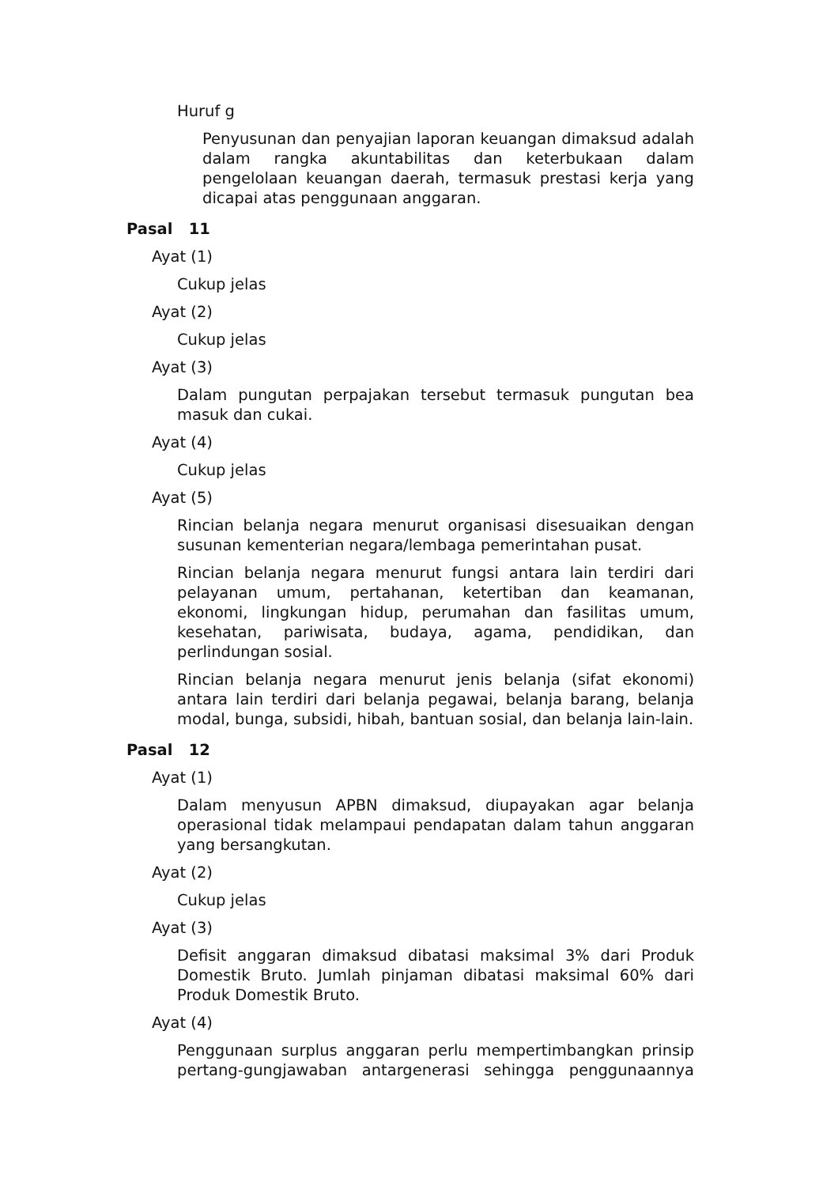Huruf g
Penyusunan dan penyajian laporan keuangan dimaksud adalah dalam rangka akuntabilitas dan keterbukaan dalam pengelolaan keuangan daerah, termasuk prestasi kerja yang dicapai atas penggunaan anggaran.
Pasal 11
Ayat (1)
Cukup jelas
Ayat (2)
Cukup jelas
Ayat (3)
Dalam pungutan perpajakan tersebut termasuk pungutan bea masuk dan cukai.
Ayat (4)
Cukup jelas
Ayat (5)
Rincian belanja negara menurut organisasi disesuaikan dengan susunan kementerian negara/lembaga pemerintahan pusat.
Rincian belanja negara menurut fungsi antara lain terdiri dari pelayanan umum, pertahanan, ketertiban dan keamanan, ekonomi, lingkungan hidup, perumahan dan fasilitas umum, kesehatan, pariwisata, budaya, agama, pendidikan, dan perlindungan sosial.
Rincian belanja negara menurut jenis belanja (sifat ekonomi) antara lain terdiri dari belanja pegawai, belanja barang, belanja modal, bunga, subsidi, hibah, bantuan sosial, dan belanja lain-lain.
Pasal 12
Ayat (1)
Dalam menyusun APBN dimaksud, diupayakan agar belanja operasional tidak melampaui pendapatan dalam tahun anggaran yang bersangkutan.
Ayat (2)
Cukup jelas
Ayat (3)
Defisit anggaran dimaksud dibatasi maksimal 3% dari Produk Domestik Bruto. Jumlah pinjaman dibatasi maksimal 60% dari Produk Domestik Bruto.
Ayat (4)
Penggunaan surplus anggaran perlu mempertimbangkan prinsip pertang-gungjawaban antargenerasi sehingga penggunaannya